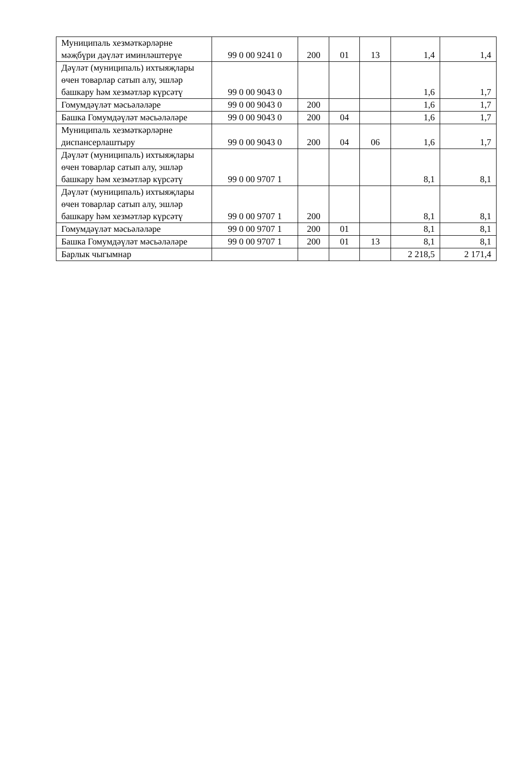| Муниципаль хезмәткәрләрне мәҗбүри дәүләт иминләштерүе | 99 0 00 9241 0 | 200 | 01 | 13 | 1,4 | 1,4 |
| Дәүләт (муниципаль) ихтыяҗлары өчен товарлар сатып алу, эшләр башкару һәм хезмәтләр күрсәтү | 99 0 00 9043 0 | | | | 1,6 | 1,7 |
| Гомумдәүләт мәсьәләләре | 99 0 00 9043 0 | 200 | | | 1,6 | 1,7 |
| Башка Гомумдәүләт мәсьәләләре | 99 0 00 9043 0 | 200 | 04 | | 1,6 | 1,7 |
| Муниципаль хезмәткәрләрне диспансерлаштыру | 99 0 00 9043 0 | 200 | 04 | 06 | 1,6 | 1,7 |
| Дәүләт (муниципаль) ихтыяҗлары өчен товарлар сатып алу, эшләр башкару һәм хезмәтләр күрсәтү | 99 0 00 9707 1 | | | | 8,1 | 8,1 |
| Дәүләт (муниципаль) ихтыяҗлары өчен товарлар сатып алу, эшләр башкару һәм хезмәтләр күрсәтү | 99 0 00 9707 1 | 200 | | | 8,1 | 8,1 |
| Гомумдәүләт мәсьәләләре | 99 0 00 9707 1 | 200 | 01 | | 8,1 | 8,1 |
| Башка Гомумдәүләт мәсьәләләре | 99 0 00 9707 1 | 200 | 01 | 13 | 8,1 | 8,1 |
| Барлык чыгымнар | | | | | 2 218,5 | 2 171,4 |